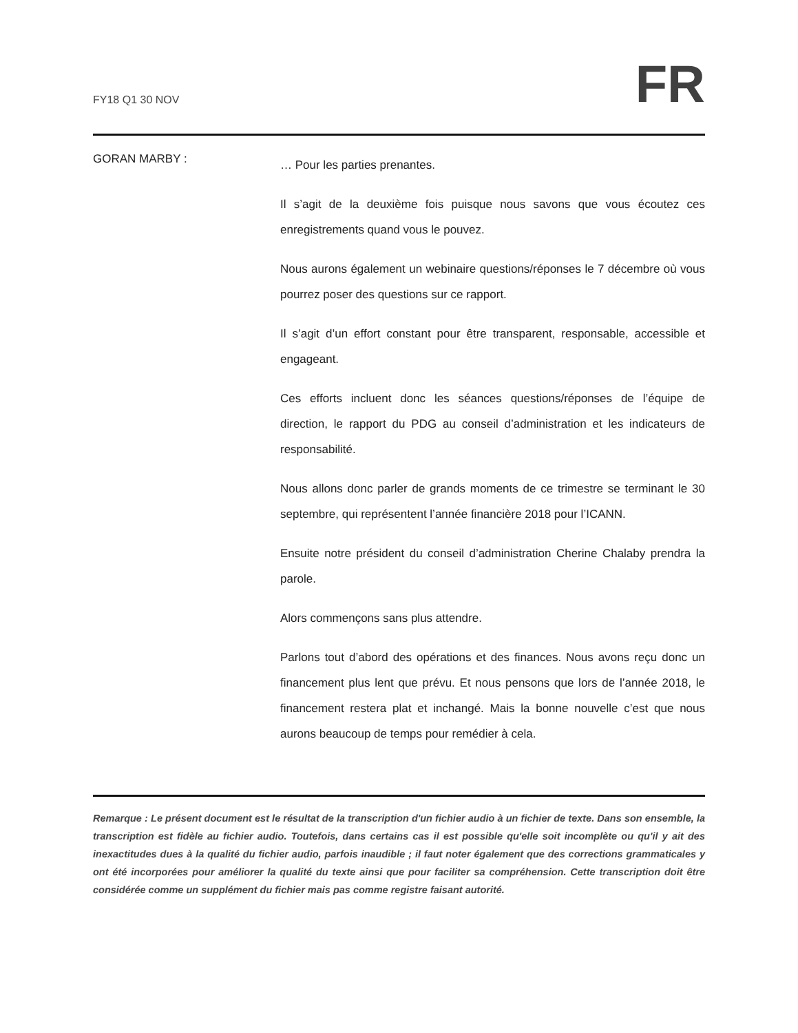FY18 Q1 30 NOV
FR
GORAN MARBY :
… Pour les parties prenantes.
Il s’agit de la deuxième fois puisque nous savons que vous écoutez ces enregistrements quand vous le pouvez.
Nous aurons également un webinaire questions/réponses le 7 décembre où vous pourrez poser des questions sur ce rapport.
Il s’agit d’un effort constant pour être transparent, responsable, accessible et engageant.
Ces efforts incluent donc les séances questions/réponses de l’équipe de direction, le rapport du PDG au conseil d’administration et les indicateurs de responsabilité.
Nous allons donc parler de grands moments de ce trimestre se terminant le 30 septembre, qui représentent l’année financière 2018 pour l’ICANN.
Ensuite notre président du conseil d’administration Cherine Chalaby prendra la parole.
Alors commençons sans plus attendre.
Parlons tout d’abord des opérations et des finances. Nous avons reçu donc un financement plus lent que prévu. Et nous pensons que lors de l’année 2018, le financement restera plat et inchangé. Mais la bonne nouvelle c’est que nous aurons beaucoup de temps pour remédier à cela.
Remarque : Le présent document est le résultat de la transcription d'un fichier audio à un fichier de texte. Dans son ensemble, la transcription est fidèle au fichier audio. Toutefois, dans certains cas il est possible qu'elle soit incomplète ou qu'il y ait des inexactitudes dues à la qualité du fichier audio, parfois inaudible ; il faut noter également que des corrections grammaticales y ont été incorporées pour améliorer la qualité du texte ainsi que pour faciliter sa compréhension. Cette transcription doit être considérée comme un supplément du fichier mais pas comme registre faisant autorité.